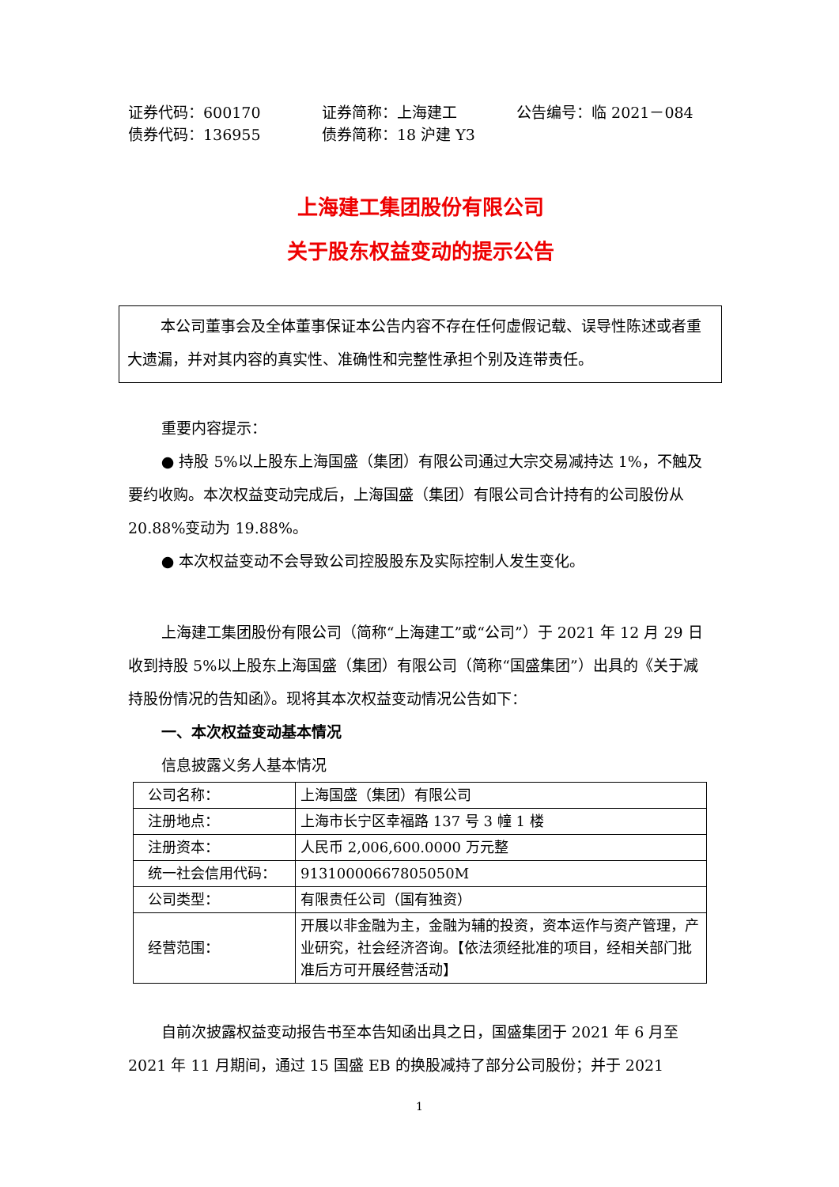证券代码：600170
证券简称：上海建工
公告编号：临 2021－084
债券代码：136955
债券简称：18 沪建 Y3
上海建工集团股份有限公司
关于股东权益变动的提示公告
本公司董事会及全体董事保证本公告内容不存在任何虚假记载、误导性陈述或者重大遗漏，并对其内容的真实性、准确性和完整性承担个别及连带责任。
重要内容提示：
● 持股 5%以上股东上海国盛（集团）有限公司通过大宗交易减持达 1%，不触及要约收购。本次权益变动完成后，上海国盛（集团）有限公司合计持有的公司股份从 20.88%变动为 19.88%。
● 本次权益变动不会导致公司控股股东及实际控制人发生变化。
上海建工集团股份有限公司（简称“上海建工”或“公司”）于 2021 年 12 月 29 日收到持股 5%以上股东上海国盛（集团）有限公司（简称“国盛集团”）出具的《关于减持股份情况的告知函》。现将其本次权益变动情况公告如下：
一、本次权益变动基本情况
信息披露义务人基本情况
| 公司名称： | 上海国盛（集团）有限公司 |
| 注册地点： | 上海市长宁区幸福路 137 号 3 幢 1 楼 |
| 注册资本： | 人民币 2,006,600.0000 万元整 |
| 统一社会信用代码： | 91310000667805050M |
| 公司类型： | 有限责任公司（国有独资） |
| 经营范围： | 开展以非金融为主，金融为辅的投资，资本运作与资产管理，产业研究，社会经济咨询。【依法须经批准的项目，经相关部门批准后方可开展经营活动】 |
自前次披露权益变动报告书至本告知函出具之日，国盛集团于 2021 年 6 月至 2021 年 11 月期间，通过 15 国盛 EB 的换股减持了部分公司股份；并于 2021
1